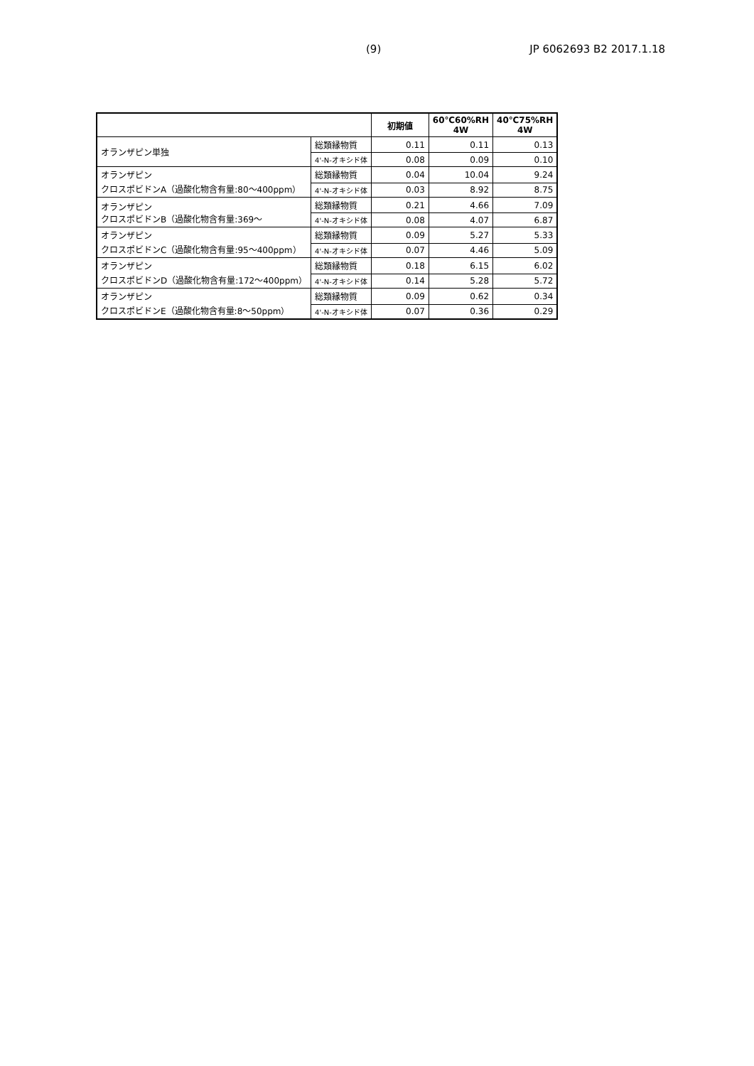(9) JP 6062693 B2 2017.1.18
| | | 初期値 | 60℃60%RH 4W | 40℃75%RH 4W |
| --- | --- | --- | --- | --- |
| オランザピン単独 | 総類縁物質 | 0.11 | 0.11 | 0.13 |
| | 4'-N-オキシド体 | 0.08 | 0.09 | 0.10 |
| オランザピン クロスポビドンA（過酸化物含有量:80～400ppm） | 総類縁物質 | 0.04 | 10.04 | 9.24 |
| | 4'-N-オキシド体 | 0.03 | 8.92 | 8.75 |
| オランザピン クロスポビドンB（過酸化物含有量:369～ | 総類縁物質 | 0.21 | 4.66 | 7.09 |
| | 4'-N-オキシド体 | 0.08 | 4.07 | 6.87 |
| オランザピン クロスポビドンC（過酸化物含有量:95～400ppm） | 総類縁物質 | 0.09 | 5.27 | 5.33 |
| | 4'-N-オキシド体 | 0.07 | 4.46 | 5.09 |
| オランザピン クロスポビドンD（過酸化物含有量:172～400ppm） | 総類縁物質 | 0.18 | 6.15 | 6.02 |
| | 4'-N-オキシド体 | 0.14 | 5.28 | 5.72 |
| オランザピン クロスポビドンE（過酸化物含有量:8～50ppm） | 総類縁物質 | 0.09 | 0.62 | 0.34 |
| | 4'-N-オキシド体 | 0.07 | 0.36 | 0.29 |